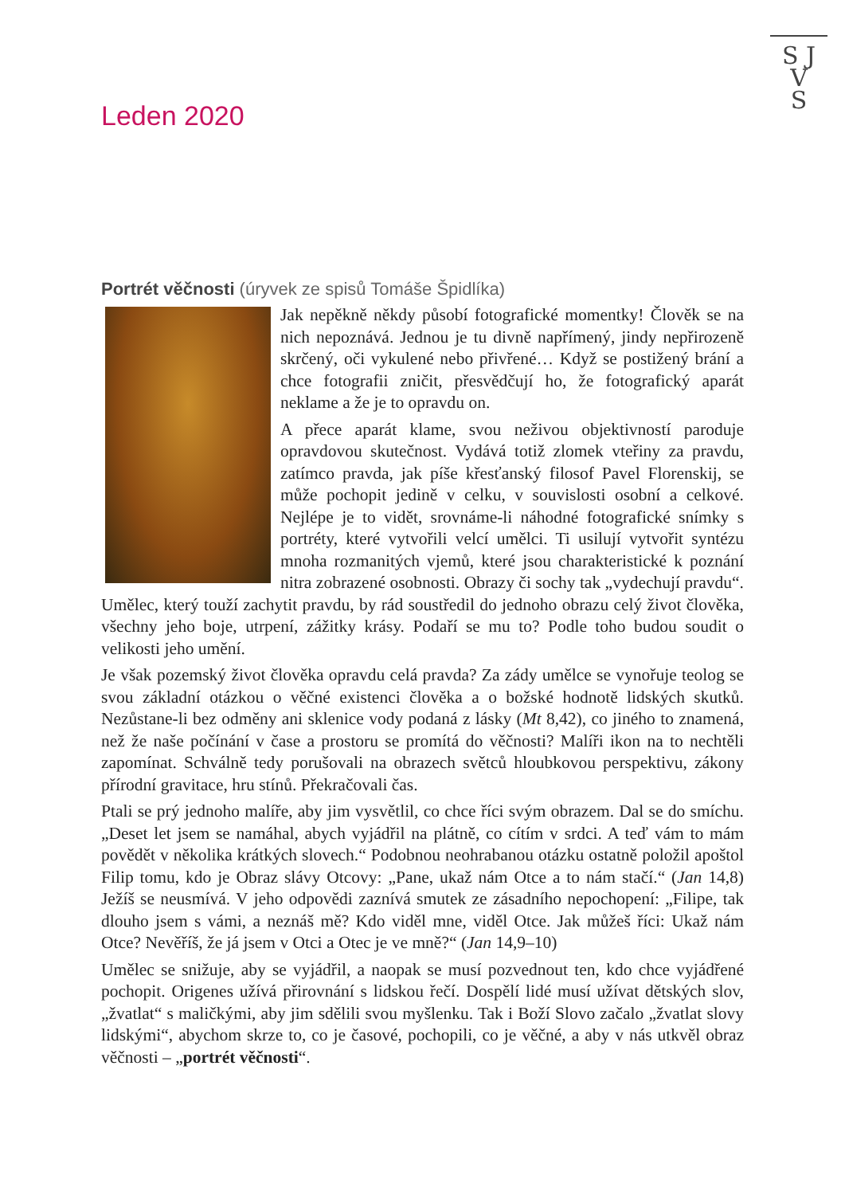S J
V
S
Leden 2020
Portrét věčnosti (úryvek ze spisů Tomáše Špidlíka)
Jak nepěkně někdy působí fotografické momentky! Člověk se na nich nepoznává. Jednou je tu divně napřímený, jindy nepřirozeně skrčený, oči vykulené nebo přivřené… Když se postižený brání a chce fotografii zničit, přesvědčují ho, že fotografický aparát neklame a že je to opravdu on.
A přece aparát klame, svou neživou objektivností paroduje opravdovou skutečnost. Vydává totiž zlomek vteřiny za pravdu, zatímco pravda, jak píše křesťanský filosof Pavel Florenskij, se může pochopit jedině v celku, v souvislosti osobní a celkové. Nejlépe je to vidět, srovnáme-li náhodné fotografické snímky s portréty, které vytvořili velcí umělci. Ti usilují vytvořit syntézu mnoha rozmanitých vjemů, které jsou charakteristické k poznání nitra zobrazené osobnosti. Obrazy či sochy tak „vydechují pravdu“. Umělec, který touží zachytit pravdu, by rád soustředil do jednoho obrazu celý život člověka, všechny jeho boje, utrpení, zážitky krásy. Podaří se mu to? Podle toho budou soudit o velikosti jeho umění.
Je však pozemský život člověka opravdu celá pravda? Za zády umělce se vynořuje teolog se svou základní otázkou o věčné existenci člověka a o božské hodnotě lidských skutků. Nezůstane-li bez odměny ani sklenice vody podaná z lásky (Mt 8,42), co jiného to znamená, než že naše počínání v čase a prostoru se promítá do věčnosti? Malíři ikon na to nechtěli zapomínat. Schválně tedy porušovali na obrazech světců hloubkovou perspektivu, zákony přírodní gravitace, hru stínů. Překračovali čas.
Ptali se prý jednoho malíře, aby jim vysvětlil, co chce říci svým obrazem. Dal se do smíchu. „Deset let jsem se namáhal, abych vyjádřil na plátně, co cítím v srdci. A teď vám to mám povědět v několika krátkých slovech.“ Podobnou neohrabanou otázku ostatně položil apoštol Filip tomu, kdo je Obraz slávy Otcovy: „Pane, ukaž nám Otce a to nám stačí.“ (Jan 14,8) Ježíš se neusmívá. V jeho odpovědi zaznívá smutek ze zásadního nepochopení: „Filipe, tak dlouho jsem s vámi, a neznáš mě? Kdo viděl mne, viděl Otce. Jak můžeš říci: Ukaž nám Otce? Nevěříš, že já jsem v Otci a Otec je ve mně?“ (Jan 14,9–10)
Umělec se snižuje, aby se vyjádřil, a naopak se musí pozvednout ten, kdo chce vyjádřené pochopit. Origenes užívá přirovnání s lidskou řečí. Dospělí lidé musí užívat dětských slov, „žvatlat“ s maličkými, aby jim sdělili svou myšlenku. Tak i Boží Slovo začalo „žvatlat slovy lidskými“, abychom skrze to, co je časové, pochopili, co je věčné, a aby v nás utkvěl obraz věčnosti – „portrét věčnosti“.